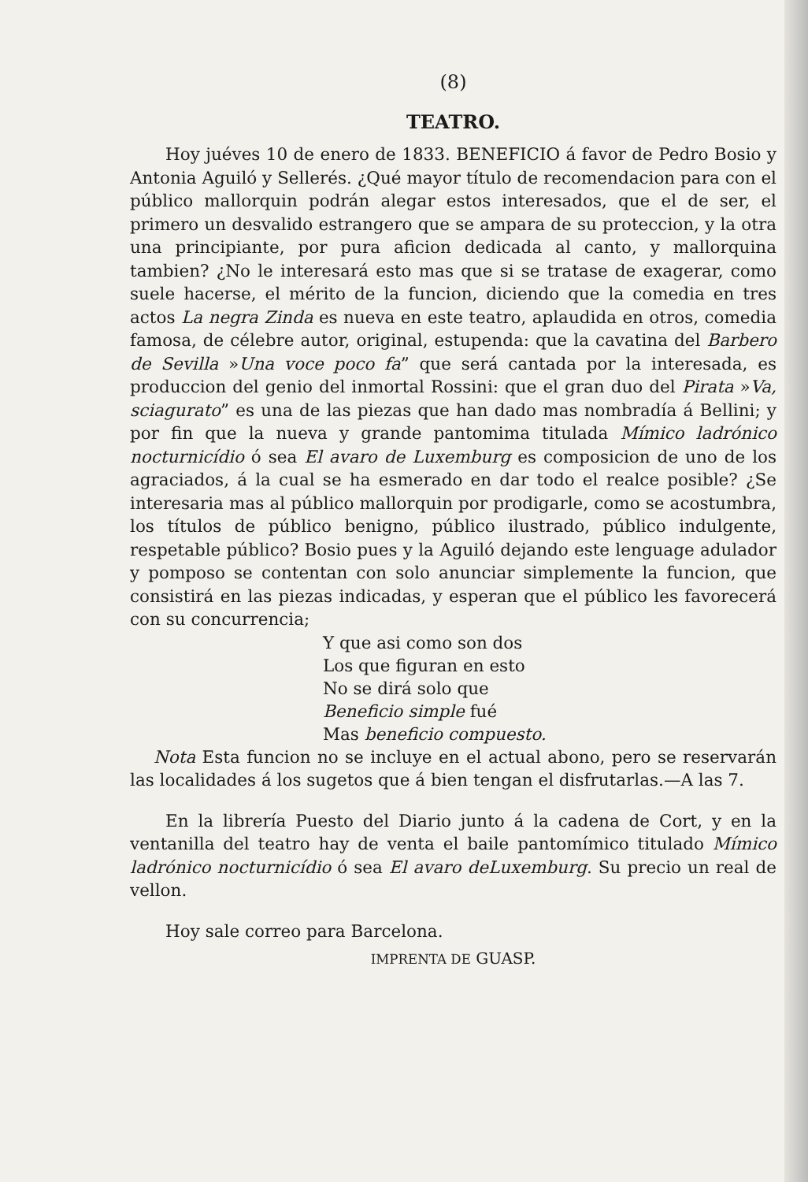(8)
TEATRO.
Hoy juéves 10 de enero de 1833. BENEFICIO á favor de Pedro Bosio y Antonia Aguiló y Sellerés. ¿Qué mayor título de recomendacion para con el público mallorquin podrán alegar estos interesados, que el de ser, el primero un desvalido estrangero que se ampara de su proteccion, y la otra una principiante, por pura aficion dedicada al canto, y mallorquina tambien? ¿No le interesará esto mas que si se tratase de exagerar, como suele hacerse, el mérito de la funcion, diciendo que la comedia en tres actos La negra Zinda es nueva en este teatro, aplaudida en otros, comedia famosa, de célebre autor, original, estupenda: que la cavatina del Barbero de Sevilla »Una voce poco fa” que será cantada por la interesada, es produccion del genio del inmortal Rossini: que el gran duo del Pirata »Va, sciagurato” es una de las piezas que han dado mas nombradía á Bellini; y por fin que la nueva y grande pantomima titulada Mímico ladrónico nocturnicídio ó sea El avaro de Luxemburg es composicion de uno de los agraciados, á la cual se ha esmerado en dar todo el realce posible? ¿Se interesaria mas al público mallorquin por prodigarle, como se acostumbra, los títulos de público benigno, público ilustrado, público indulgente, respetable público? Bosio pues y la Aguiló dejando este lenguage adulador y pomposo se contentan con solo anunciar simplemente la funcion, que consistirá en las piezas indicadas, y esperan que el público les favorecerá con su concurrencia;
Y que asi como son dos
Los que figuran en esto
No se dirá solo que
Beneficio simple fué
Mas beneficio compuesto.
Nota Esta funcion no se incluye en el actual abono, pero se reservarán las localidades á los sugetos que á bien tengan el disfrutarlas.—A las 7.
En la librería Puesto del Diario junto á la cadena de Cort, y en la ventanilla del teatro hay de venta el baile pantomímico titulado Mímico ladrónico nocturnicídio ó sea El avaro deLuxemburg. Su precio un real de vellon.
Hoy sale correo para Barcelona.
IMPRENTA DE GUASP.